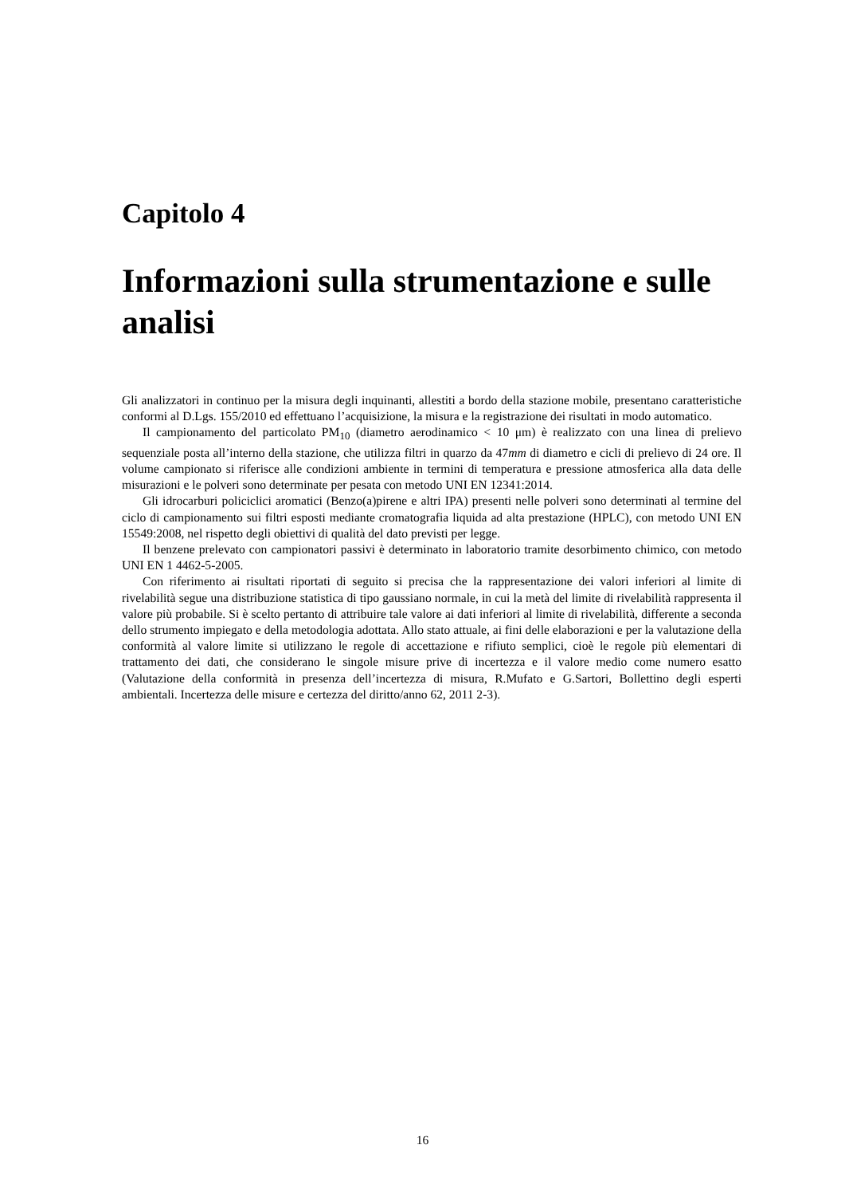Capitolo 4
Informazioni sulla strumentazione e sulle analisi
Gli analizzatori in continuo per la misura degli inquinanti, allestiti a bordo della stazione mobile, presentano caratteristiche conformi al D.Lgs. 155/2010 ed effettuano l’acquisizione, la misura e la registrazione dei risultati in modo automatico.
Il campionamento del particolato PM<sub>10</sub> (diametro aerodinamico < 10 μm) è realizzato con una linea di prelievo sequenziale posta all’interno della stazione, che utilizza filtri in quarzo da 47mm di diametro e cicli di prelievo di 24 ore. Il volume campionato si riferisce alle condizioni ambiente in termini di temperatura e pressione atmosferica alla data delle misurazioni e le polveri sono determinate per pesata con metodo UNI EN 12341:2014.
Gli idrocarburi policiclici aromatici (Benzo(a)pirene e altri IPA) presenti nelle polveri sono determinati al termine del ciclo di campionamento sui filtri esposti mediante cromatografia liquida ad alta prestazione (HPLC), con metodo UNI EN 15549:2008, nel rispetto degli obiettivi di qualità del dato previsti per legge.
Il benzene prelevato con campionatori passivi è determinato in laboratorio tramite desorbimento chimico, con metodo UNI EN 1 4462-5-2005.
Con riferimento ai risultati riportati di seguito si precisa che la rappresentazione dei valori inferiori al limite di rivelabilità segue una distribuzione statistica di tipo gaussiano normale, in cui la metà del limite di rivelabilità rappresenta il valore più probabile. Si è scelto pertanto di attribuire tale valore ai dati inferiori al limite di rivelabilità, differente a seconda dello strumento impiegato e della metodologia adottata. Allo stato attuale, ai fini delle elaborazioni e per la valutazione della conformità al valore limite si utilizzano le regole di accettazione e rifiuto semplici, cioè le regole più elementari di trattamento dei dati, che considerano le singole misure prive di incertezza e il valore medio come numero esatto (Valutazione della conformità in presenza dell’incertezza di misura, R.Mufato e G.Sartori, Bollettino degli esperti ambientali. Incertezza delle misure e certezza del diritto/anno 62, 2011 2-3).
16